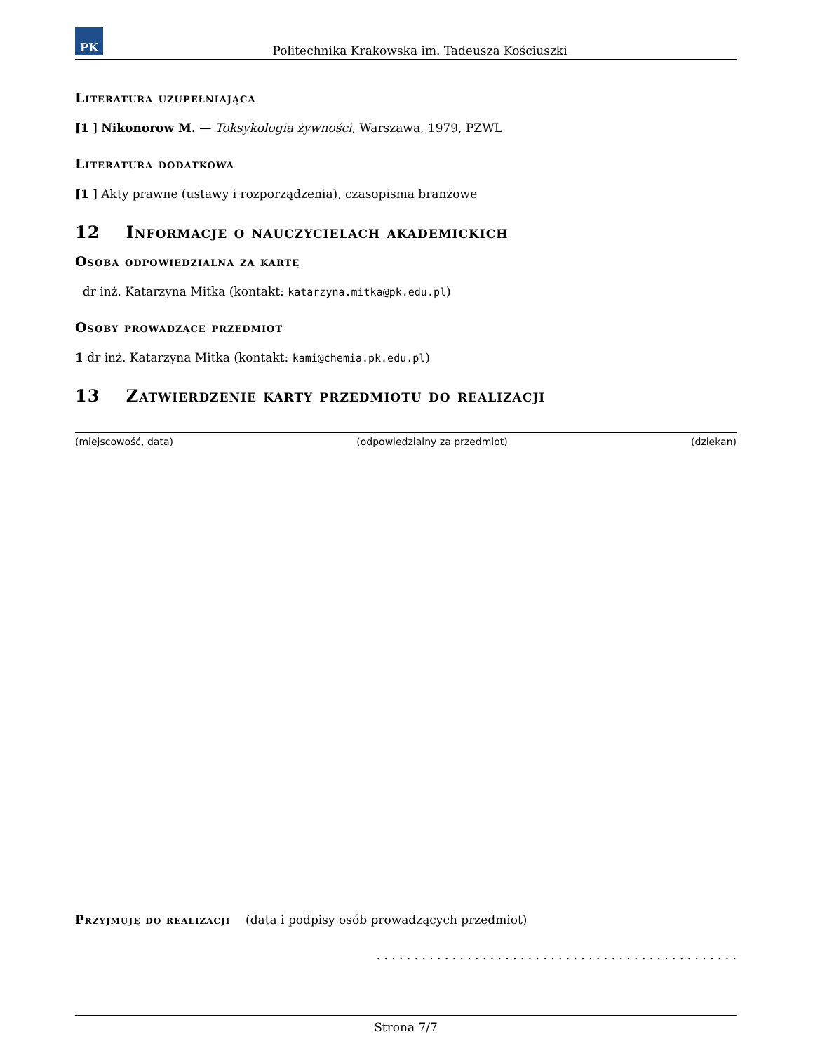PK
Politechnika Krakowska im. Tadeusza Kościuszki
Literatura uzupełniająca
[1 ] Nikonorow M. — Toksykologia żywności, Warszawa, 1979, PZWL
Literatura dodatkowa
[1 ] Akty prawne (ustawy i rozporządzenia), czasopisma branżowe
12 Informacje o nauczycielach akademickich
Osoba odpowiedzialna za kartę
dr inż. Katarzyna Mitka (kontakt: katarzyna.mitka@pk.edu.pl)
Osoby prowadzące przedmiot
1 dr inż. Katarzyna Mitka (kontakt: kami@chemia.pk.edu.pl)
13 Zatwierdzenie karty przedmiotu do realizacji
(miejscowość, data) (odpowiedzialny za przedmiot) (dziekan)
Przyjmuję do realizacji (data i podpisy osób prowadzących przedmiot)
. . . . . . . . . . . . . . . . . . . . . . . . . . . . . . . . . . . . . . . . . . . . . . . .
Strona 7/7